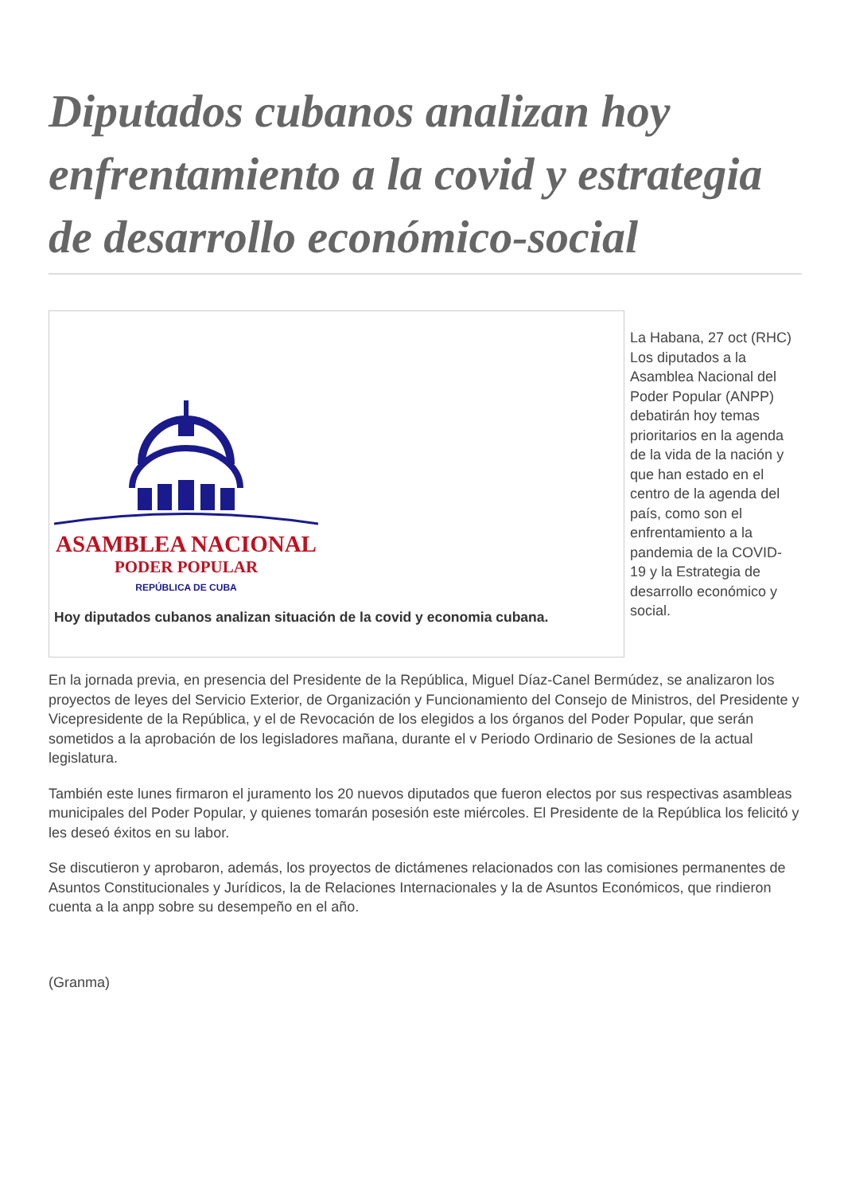Diputados cubanos analizan hoy enfrentamiento a la covid y estrategia de desarrollo económico-social
ASAMBLEA NACIONAL
PODER POPULAR
REPÚBLICA DE CUBA
Hoy diputados cubanos analizan situación de la covid y economia cubana.
La Habana, 27 oct (RHC) Los diputados a la Asamblea Nacional del Poder Popular (ANPP) debatirán hoy temas prioritarios en la agenda de la vida de la nación y que han estado en el centro de la agenda del país, como son el enfrentamiento a la pandemia de la COVID-19 y la Estrategia de desarrollo económico y social.
En la jornada previa, en presencia del Presidente de la República, Miguel Díaz-Canel Bermúdez, se analizaron los proyectos de leyes del Servicio Exterior, de Organización y Funcionamiento del Consejo de Ministros, del Presidente y Vicepresidente de la República, y el de Revocación de los elegidos a los órganos del Poder Popular, que serán sometidos a la aprobación de los legisladores mañana, durante el v Periodo Ordinario de Sesiones de la actual legislatura.
También este lunes firmaron el juramento los 20 nuevos diputados que fueron electos por sus respectivas asambleas municipales del Poder Popular, y quienes tomarán posesión este miércoles. El Presidente de la República los felicitó y les deseó éxitos en su labor.
Se discutieron y aprobaron, además, los proyectos de dictámenes relacionados con las comisiones permanentes de Asuntos Constitucionales y Jurídicos, la de Relaciones Internacionales y la de Asuntos Económicos, que rindieron cuenta a la anpp sobre su desempeño en el año.
(Granma)